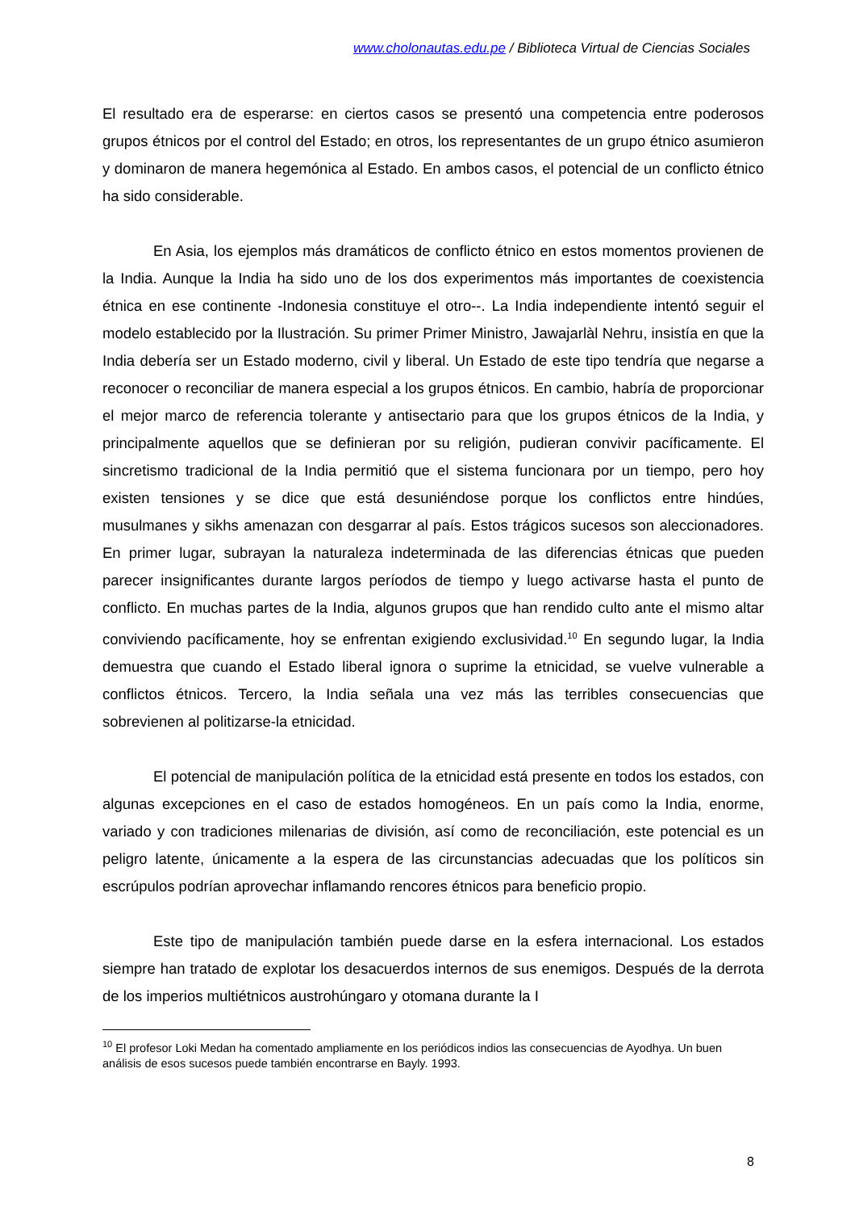www.cholonautas.edu.pe / Biblioteca Virtual de Ciencias Sociales
El resultado era de esperarse: en ciertos casos se presentó una competencia entre poderosos grupos étnicos por el control del Estado; en otros, los representantes de un grupo étnico asumieron y dominaron de manera hegemónica al Estado. En ambos casos, el potencial de un conflicto étnico ha sido considerable.
En Asia, los ejemplos más dramáticos de conflicto étnico en estos momentos provienen de la India. Aunque la India ha sido uno de los dos experimentos más importantes de coexistencia étnica en ese continente -Indonesia constituye el otro--. La India independiente intentó seguir el modelo establecido por la Ilustración. Su primer Primer Ministro, Jawajarlàl Nehru, insistía en que la India debería ser un Estado moderno, civil y liberal. Un Estado de este tipo tendría que negarse a reconocer o reconciliar de manera especial a los grupos étnicos. En cambio, habría de proporcionar el mejor marco de referencia tolerante y antisectario para que los grupos étnicos de la India, y principalmente aquellos que se definieran por su religión, pudieran convivir pacíficamente. El sincretismo tradicional de la India permitió que el sistema funcionara por un tiempo, pero hoy existen tensiones y se dice que está desuniéndose porque los conflictos entre hindúes, musulmanes y sikhs amenazan con desgarrar al país. Estos trágicos sucesos son aleccionadores. En primer lugar, subrayan la naturaleza indeterminada de las diferencias étnicas que pueden parecer insignificantes durante largos períodos de tiempo y luego activarse hasta el punto de conflicto. En muchas partes de la India, algunos grupos que han rendido culto ante el mismo altar conviviendo pacíficamente, hoy se enfrentan exigiendo exclusividad.<sup>10</sup> En segundo lugar, la India demuestra que cuando el Estado liberal ignora o suprime la etnicidad, se vuelve vulnerable a conflictos étnicos. Tercero, la India señala una vez más las terribles consecuencias que sobrevienen al politizarse-la etnicidad.
El potencial de manipulación política de la etnicidad está presente en todos los estados, con algunas excepciones en el caso de estados homogéneos. En un país como la India, enorme, variado y con tradiciones milenarias de división, así como de reconciliación, este potencial es un peligro latente, únicamente a la espera de las circunstancias adecuadas que los políticos sin escrúpulos podrían aprovechar inflamando rencores étnicos para beneficio propio.
Este tipo de manipulación también puede darse en la esfera internacional. Los estados siempre han tratado de explotar los desacuerdos internos de sus enemigos. Después de la derrota de los imperios multiétnicos austrohúngaro y otomana durante la I
<sup>10</sup> El profesor Loki Medan ha comentado ampliamente en los periódicos indios las consecuencias de Ayodhya. Un buen análisis de esos sucesos puede también encontrarse en Bayly. 1993.
8